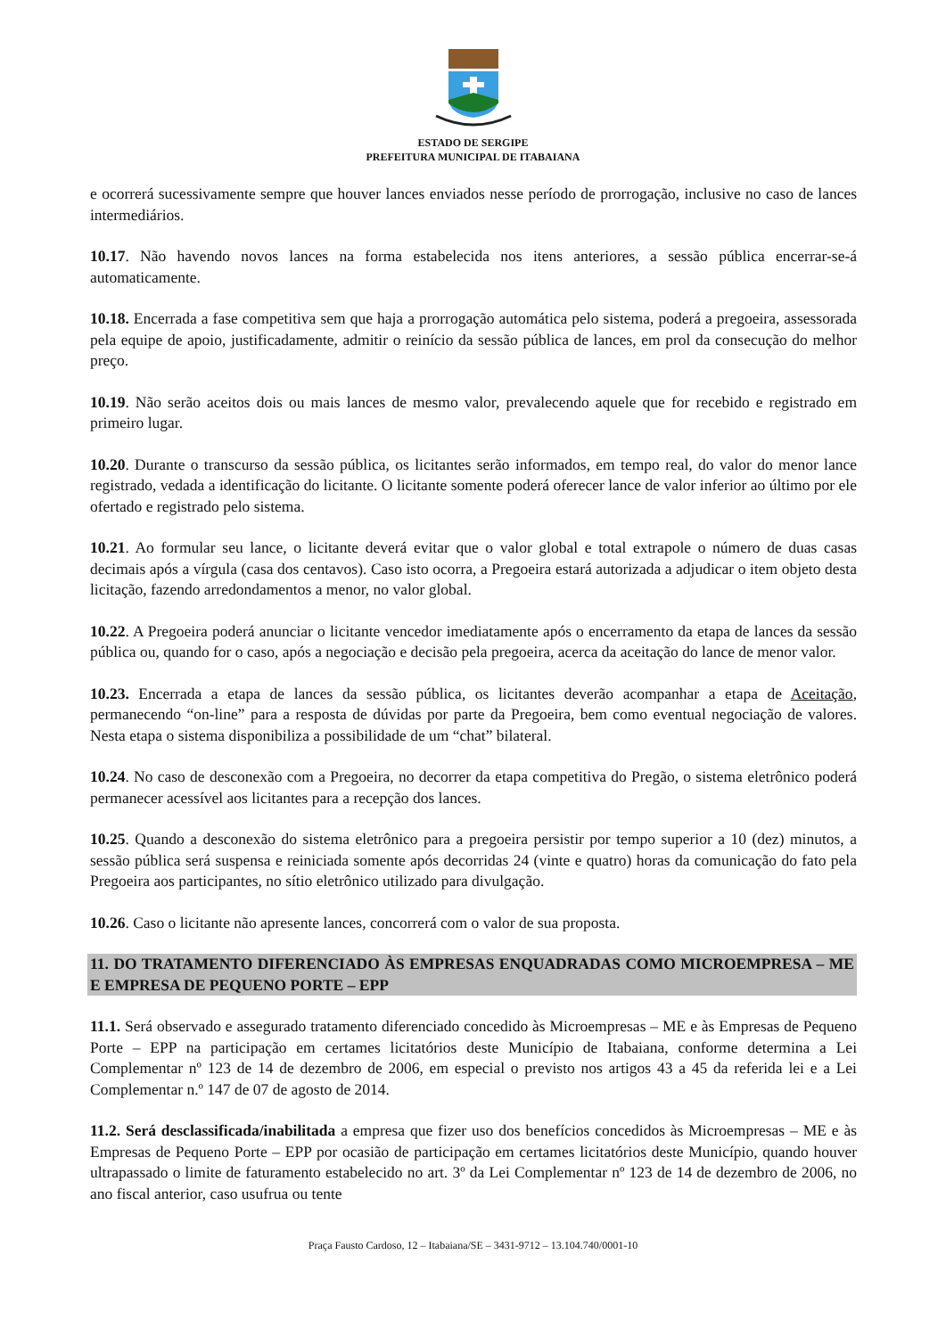ESTADO DE SERGIPE
PREFEITURA MUNICIPAL DE ITABAIANA
e ocorrerá sucessivamente sempre que houver lances enviados nesse período de prorrogação, inclusive no caso de lances intermediários.
10.17. Não havendo novos lances na forma estabelecida nos itens anteriores, a sessão pública encerrar-se-á automaticamente.
10.18. Encerrada a fase competitiva sem que haja a prorrogação automática pelo sistema, poderá a pregoeira, assessorada pela equipe de apoio, justificadamente, admitir o reinício da sessão pública de lances, em prol da consecução do melhor preço.
10.19. Não serão aceitos dois ou mais lances de mesmo valor, prevalecendo aquele que for recebido e registrado em primeiro lugar.
10.20. Durante o transcurso da sessão pública, os licitantes serão informados, em tempo real, do valor do menor lance registrado, vedada a identificação do licitante. O licitante somente poderá oferecer lance de valor inferior ao último por ele ofertado e registrado pelo sistema.
10.21. Ao formular seu lance, o licitante deverá evitar que o valor global e total extrapole o número de duas casas decimais após a vírgula (casa dos centavos). Caso isto ocorra, a Pregoeira estará autorizada a adjudicar o item objeto desta licitação, fazendo arredondamentos a menor, no valor global.
10.22. A Pregoeira poderá anunciar o licitante vencedor imediatamente após o encerramento da etapa de lances da sessão pública ou, quando for o caso, após a negociação e decisão pela pregoeira, acerca da aceitação do lance de menor valor.
10.23. Encerrada a etapa de lances da sessão pública, os licitantes deverão acompanhar a etapa de Aceitação, permanecendo “on-line” para a resposta de dúvidas por parte da Pregoeira, bem como eventual negociação de valores. Nesta etapa o sistema disponibiliza a possibilidade de um “chat” bilateral.
10.24. No caso de desconexão com a Pregoeira, no decorrer da etapa competitiva do Pregão, o sistema eletrônico poderá permanecer acessível aos licitantes para a recepção dos lances.
10.25. Quando a desconexão do sistema eletrônico para a pregoeira persistir por tempo superior a 10 (dez) minutos, a sessão pública será suspensa e reiniciada somente após decorridas 24 (vinte e quatro) horas da comunicação do fato pela Pregoeira aos participantes, no sítio eletrônico utilizado para divulgação.
10.26. Caso o licitante não apresente lances, concorrerá com o valor de sua proposta.
11. DO TRATAMENTO DIFERENCIADO ÀS EMPRESAS ENQUADRADAS COMO MICROEMPRESA – ME E EMPRESA DE PEQUENO PORTE – EPP
11.1. Será observado e assegurado tratamento diferenciado concedido às Microempresas – ME e às Empresas de Pequeno Porte – EPP na participação em certames licitatórios deste Município de Itabaiana, conforme determina a Lei Complementar nº 123 de 14 de dezembro de 2006, em especial o previsto nos artigos 43 a 45 da referida lei e a Lei Complementar n.º 147 de 07 de agosto de 2014.
11.2. Será desclassificada/inabilitada a empresa que fizer uso dos benefícios concedidos às Microempresas – ME e às Empresas de Pequeno Porte – EPP por ocasião de participação em certames licitatórios deste Município, quando houver ultrapassado o limite de faturamento estabelecido no art. 3º da Lei Complementar nº 123 de 14 de dezembro de 2006, no ano fiscal anterior, caso usufrua ou tente
Praça Fausto Cardoso, 12 – Itabaiana/SE – 3431-9712 – 13.104.740/0001-10